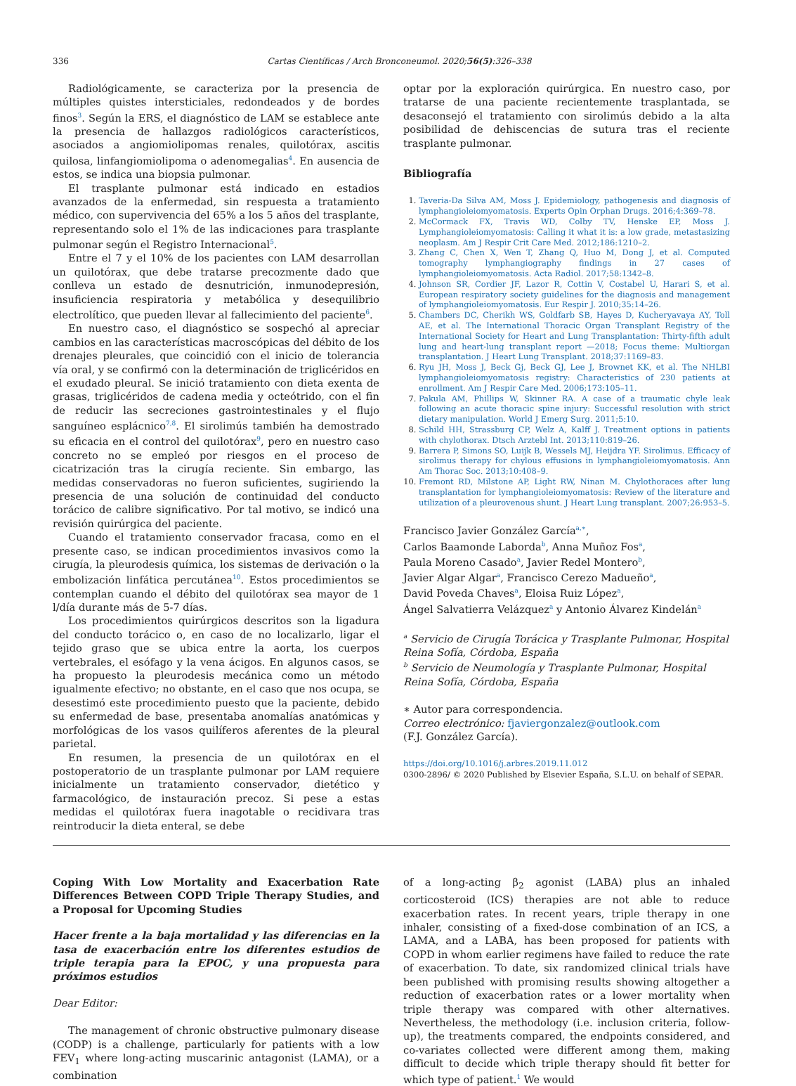336 Cartas Científicas / Arch Bronconeumol. 2020;56(5):326–338
Radiológicamente, se caracteriza por la presencia de múltiples quistes intersticiales, redondeados y de bordes finos<sup>3</sup>. Según la ERS, el diagnóstico de LAM se establece ante la presencia de hallazgos radiológicos característicos, asociados a angiomiolipomas renales, quilotórax, ascitis quilosa, linfangiomiolipoma o adenomegalias<sup>4</sup>. En ausencia de estos, se indica una biopsia pulmonar.
El trasplante pulmonar está indicado en estadios avanzados de la enfermedad, sin respuesta a tratamiento médico, con supervivencia del 65% a los 5 años del trasplante, representando solo el 1% de las indicaciones para trasplante pulmonar según el Registro Internacional<sup>5</sup>.
Entre el 7 y el 10% de los pacientes con LAM desarrollan un quilotórax, que debe tratarse precozmente dado que conlleva un estado de desnutrición, inmunodepresión, insuficiencia respiratoria y metabólica y desequilibrio electrolítico, que pueden llevar al fallecimiento del paciente<sup>6</sup>.
En nuestro caso, el diagnóstico se sospechó al apreciar cambios en las características macroscópicas del débito de los drenajes pleurales, que coincidió con el inicio de tolerancia vía oral, y se confirmó con la determinación de triglicéridos en el exudado pleural. Se inició tratamiento con dieta exenta de grasas, triglicéridos de cadena media y octeótrido, con el fin de reducir las secreciones gastrointestinales y el flujo sanguíneo esplácnico<sup>7,8</sup>. El sirolimús también ha demostrado su eficacia en el control del quilotórax<sup>9</sup>, pero en nuestro caso concreto no se empleó por riesgos en el proceso de cicatrización tras la cirugía reciente. Sin embargo, las medidas conservadoras no fueron suficientes, sugiriendo la presencia de una solución de continuidad del conducto torácico de calibre significativo. Por tal motivo, se indicó una revisión quirúrgica del paciente.
Cuando el tratamiento conservador fracasa, como en el presente caso, se indican procedimientos invasivos como la cirugía, la pleurodesis química, los sistemas de derivación o la embolización linfática percutánea<sup>10</sup>. Estos procedimientos se contemplan cuando el débito del quilotórax sea mayor de 1 l/día durante más de 5-7 días.
Los procedimientos quirúrgicos descritos son la ligadura del conducto torácico o, en caso de no localizarlo, ligar el tejido graso que se ubica entre la aorta, los cuerpos vertebrales, el esófago y la vena ácigos. En algunos casos, se ha propuesto la pleurodesis mecánica como un método igualmente efectivo; no obstante, en el caso que nos ocupa, se desestimó este procedimiento puesto que la paciente, debido su enfermedad de base, presentaba anomalías anatómicas y morfológicas de los vasos quilíferos aferentes de la pleural parietal.
En resumen, la presencia de un quilotórax en el postoperatorio de un trasplante pulmonar por LAM requiere inicialmente un tratamiento conservador, dietético y farmacológico, de instauración precoz. Si pese a estas medidas el quilotórax fuera inagotable o recidivara tras reintroducir la dieta enteral, se debe
optar por la exploración quirúrgica. En nuestro caso, por tratarse de una paciente recientemente trasplantada, se desaconsejó el tratamiento con sirolimús debido a la alta posibilidad de dehiscencias de sutura tras el reciente trasplante pulmonar.
Bibliografía
1. Taveria-Da Silva AM, Moss J. Epidemiology, pathogenesis and diagnosis of lymphangioleiomyomatosis. Experts Opin Orphan Drugs. 2016;4:369–78.
2. McCormack FX, Travis WD, Colby TV, Henske EP, Moss J. Lymphangioleiomyomatosis: Calling it what it is: a low grade, metastasizing neoplasm. Am J Respir Crit Care Med. 2012;186:1210–2.
3. Zhang C, Chen X, Wen T, Zhang Q, Huo M, Dong J, et al. Computed tomography lymphangiography findings in 27 cases of lymphangioleiomyomatosis. Acta Radiol. 2017;58:1342–8.
4. Johnson SR, Cordier JF, Lazor R, Cottin V, Costabel U, Harari S, et al. European respiratory society guidelines for the diagnosis and management of lymphangioleiomyomatosis. Eur Respir J. 2010;35:14–26.
5. Chambers DC, Cherikh WS, Goldfarb SB, Hayes D, Kucheryavaya AY, Toll AE, et al. The International Thoracic Organ Transplant Registry of the International Society for Heart and Lung Transplantation: Thirty-fifth adult lung and heart-lung transplant report —2018; Focus theme: Multiorgan transplantation. J Heart Lung Transplant. 2018;37:1169–83.
6. Ryu JH, Moss J, Beck Gj, Beck GJ, Lee J, Brownet KK, et al. The NHLBI lymphangioleiomyomatosis registry: Characteristics of 230 patients at enrollment. Am J Respir Care Med. 2006;173:105–11.
7. Pakula AM, Phillips W, Skinner RA. A case of a traumatic chyle leak following an acute thoracic spine injury: Successful resolution with strict dietary manipulation. World J Emerg Surg. 2011;5:10.
8. Schild HH, Strassburg CP, Welz A, Kalff J. Treatment options in patients with chylothorax. Dtsch Arztebl Int. 2013;110:819–26.
9. Barrera P, Simons SO, Luijk B, Wessels MJ, Heijdra YF. Sirolimus. Efficacy of sirolimus therapy for chylous effusions in lymphangioleiomyomatosis. Ann Am Thorac Soc. 2013;10:408–9.
10. Fremont RD, Milstone AP, Light RW, Ninan M. Chylothoraces after lung transplantation for lymphangioleiomyomatosis: Review of the literature and utilization of a pleurovenous shunt. J Heart Lung transplant. 2007;26:953–5.
Francisco Javier González García<sup>a,∗</sup>,
Carlos Baamonde Laborda<sup>b</sup>, Anna Muñoz Fos<sup>a</sup>,
Paula Moreno Casado<sup>a</sup>, Javier Redel Montero<sup>b</sup>,
Javier Algar Algar<sup>a</sup>, Francisco Cerezo Madueño<sup>a</sup>,
David Poveda Chaves<sup>a</sup>, Eloisa Ruiz López<sup>a</sup>,
Ángel Salvatierra Velázquez<sup>a</sup> y Antonio Álvarez Kindelán<sup>a</sup>
<sup>a</sup> Servicio de Cirugía Torácica y Trasplante Pulmonar, Hospital Reina Sofía, Córdoba, España
<sup>b</sup> Servicio de Neumología y Trasplante Pulmonar, Hospital Reina Sofía, Córdoba, España
∗ Autor para correspondencia.
Correo electrónico: fjaviergonzalez@outlook.com
(F.J. González García).
https://doi.org/10.1016/j.arbres.2019.11.012
0300-2896/ © 2020 Published by Elsevier España, S.L.U. on behalf of SEPAR.
Coping With Low Mortality and Exacerbation Rate Differences Between COPD Triple Therapy Studies, and a Proposal for Upcoming Studies
Hacer frente a la baja mortalidad y las diferencias en la tasa de exacerbación entre los diferentes estudios de triple terapia para la EPOC, y una propuesta para próximos estudios
Dear Editor:
The management of chronic obstructive pulmonary disease (CODP) is a challenge, particularly for patients with a low FEV<sub>1</sub> where long-acting muscarinic antagonist (LAMA), or a combination
of a long-acting β<sub>2</sub> agonist (LABA) plus an inhaled corticosteroid (ICS) therapies are not able to reduce exacerbation rates. In recent years, triple therapy in one inhaler, consisting of a fixed-dose combination of an ICS, a LAMA, and a LABA, has been proposed for patients with COPD in whom earlier regimens have failed to reduce the rate of exacerbation. To date, six randomized clinical trials have been published with promising results showing altogether a reduction of exacerbation rates or a lower mortality when triple therapy was compared with other alternatives. Nevertheless, the methodology (i.e. inclusion criteria, follow-up), the treatments compared, the endpoints considered, and co-variates collected were different among them, making difficult to decide which triple therapy should fit better for which type of patient.<sup>1</sup> We would